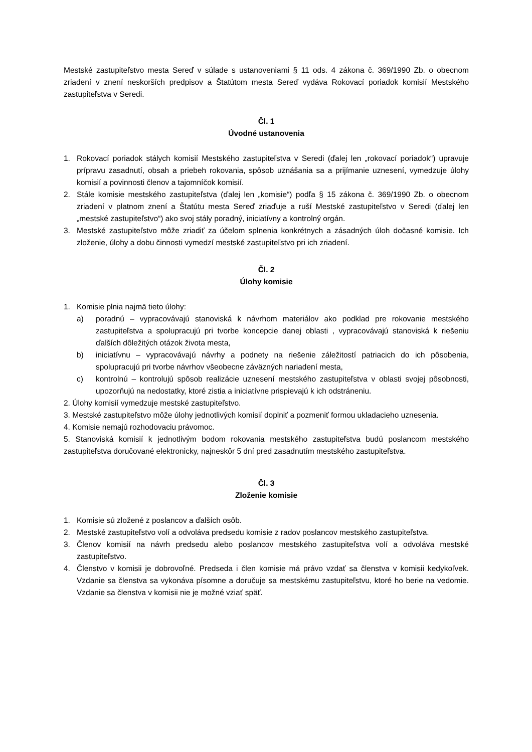Mestské zastupiteľstvo mesta Sereď v súlade s ustanoveniami § 11 ods. 4 zákona č. 369/1990 Zb. o obecnom zriadení v znení neskorších predpisov a Štatútom mesta Sereď vydáva Rokovací poriadok komisií Mestského zastupiteľstva v Seredi.
Čl. 1
Úvodné ustanovenia
1. Rokovací poriadok stálych komisií Mestského zastupiteľstva v Seredi (ďalej len „rokovací poriadok“) upravuje prípravu zasadnutí, obsah a priebeh rokovania, spôsob uznášania sa a prijímanie uznesení, vymedzuje úlohy komisií a povinnosti členov a tajomníčok komisií.
2. Stále komisie mestského zastupiteľstva (ďalej len „komisie“) podľa § 15 zákona č. 369/1990 Zb. o obecnom zriadení v platnom znení a Štatútu mesta Sereď zriaďuje a ruší Mestské zastupiteľstvo v Seredi (ďalej len „mestské zastupiteľstvo“) ako svoj stály poradný, iniciatívny a kontrolný orgán.
3. Mestské zastupiteľstvo môže zriadiť za účelom splnenia konkrétnych a zásadných úloh dočasné komisie. Ich zloženie, úlohy a dobu činnosti vymedzí mestské zastupiteľstvo pri ich zriadení.
Čl. 2
Úlohy komisie
1. Komisie plnia najmä tieto úlohy:
a) poradnú – vypracovávajú stanoviská k návrhom materiálov ako podklad pre rokovanie mestského zastupiteľstva a spolupracujú pri tvorbe koncepcie danej oblasti , vypracovávajú stanoviská k riešeniu ďalších dôležitých otázok života mesta,
b) iniciatívnu – vypracovávajú návrhy a podnety na riešenie záležitostí patriacich do ich pôsobenia, spolupracujú pri tvorbe návrhov všeobecne záväzných nariadení mesta,
c) kontrolnú – kontrolujú spôsob realizácie uznesení mestského zastupiteľstva v oblasti svojej pôsobnosti, upozorňujú na nedostatky, ktoré zistia a iniciatívne prispievajú k ich odstráneniu.
2. Úlohy komisií vymedzuje mestské zastupiteľstvo.
3. Mestské zastupiteľstvo môže úlohy jednotlivých komisií doplniť a pozmeniť formou ukladacieho uznesenia.
4. Komisie nemajú rozhodovaciu právomoc.
5. Stanoviská komisií k jednotlivým bodom rokovania mestského zastupiteľstva budú poslancom mestského zastupiteľstva doručované elektronicky, najneskôr 5 dní pred zasadnutím mestského zastupiteľstva.
Čl. 3
Zloženie komisie
1. Komisie sú zložené z poslancov a ďalších osôb.
2. Mestské zastupiteľstvo volí a odvoláva predsedu komisie z radov poslancov mestského zastupiteľstva.
3. Členov komisií na návrh predsedu alebo poslancov mestského zastupiteľstva volí a odvoláva mestské zastupiteľstvo.
4. Členstvo v komisii je dobrovoľné. Predseda i člen komisie má právo vzdať sa členstva v komisii kedykoľvek. Vzdanie sa členstva sa vykonáva písomne a doručuje sa mestskému zastupiteľstvu, ktoré ho berie na vedomie. Vzdanie sa členstva v komisii nie je možné vziať späť.